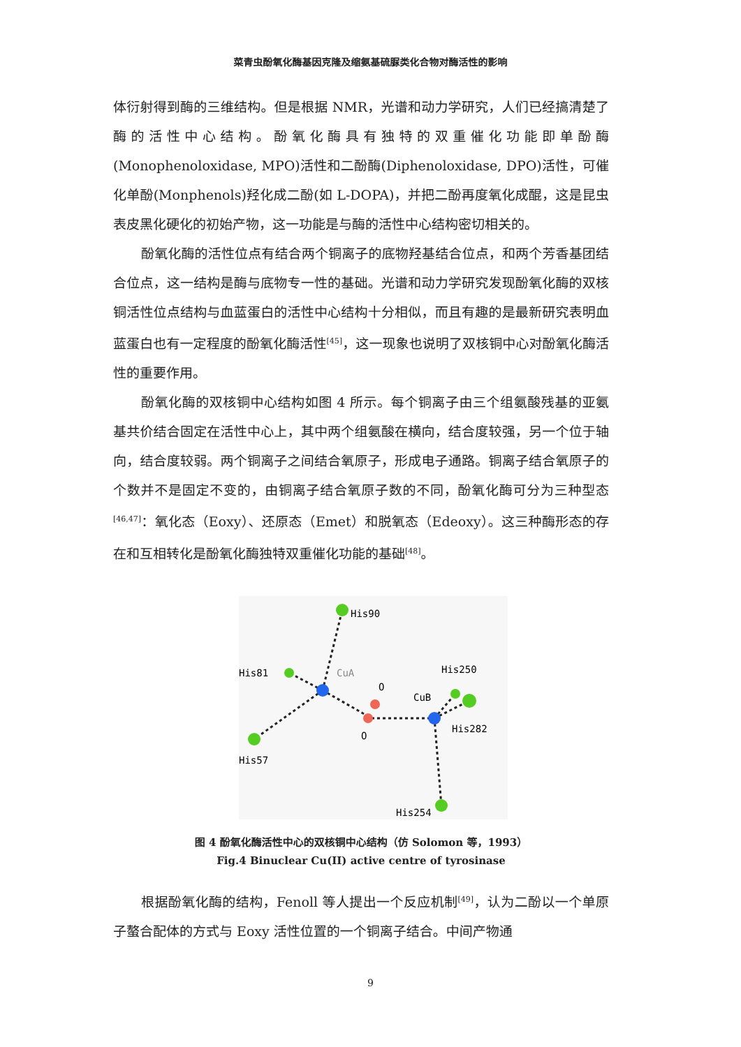菜青虫酚氧化酶基因克隆及缩氨基硫脲类化合物对酶活性的影响
体衍射得到酶的三维结构。但是根据 NMR，光谱和动力学研究，人们已经搞清楚了酶的活性中心结构。酚氧化酶具有独特的双重催化功能即单酚酶(Monophenoloxidase, MPO)活性和二酚酶(Diphenoloxidase, DPO)活性，可催化单酚(Monphenols)羟化成二酚(如 L-DOPA)，并把二酚再度氧化成醌，这是昆虫表皮黑化硬化的初始产物，这一功能是与酶的活性中心结构密切相关的。
酚氧化酶的活性位点有结合两个铜离子的底物羟基结合位点，和两个芳香基团结合位点，这一结构是酶与底物专一性的基础。光谱和动力学研究发现酚氧化酶的双核铜活性位点结构与血蓝蛋白的活性中心结构十分相似，而且有趣的是最新研究表明血蓝蛋白也有一定程度的酚氧化酶活性<sup>[45]</sup>，这一现象也说明了双核铜中心对酚氧化酶活性的重要作用。
酚氧化酶的双核铜中心结构如图 4 所示。每个铜离子由三个组氨酸残基的亚氨基共价结合固定在活性中心上，其中两个组氨酸在横向，结合度较强，另一个位于轴向，结合度较弱。两个铜离子之间结合氧原子，形成电子通路。铜离子结合氧原子的个数并不是固定不变的，由铜离子结合氧原子数的不同，酚氧化酶可分为三种型态<sup>[46,47]</sup>：氧化态（Eoxy）、还原态（Emet）和脱氧态（Edeoxy）。这三种酶形态的存在和互相转化是酚氧化酶独特双重催化功能的基础<sup>[48]</sup>。
His90
His81
CuA
O
CuB
His250
O
His282
His57
His254
图 4 酚氧化酶活性中心的双核铜中心结构（仿 Solomon 等，1993）
Fig.4 Binuclear Cu(II) active centre of tyrosinase
根据酚氧化酶的结构，Fenoll 等人提出一个反应机制<sup>[49]</sup>，认为二酚以一个单原子螯合配体的方式与 Eoxy 活性位置的一个铜离子结合。中间产物通
9